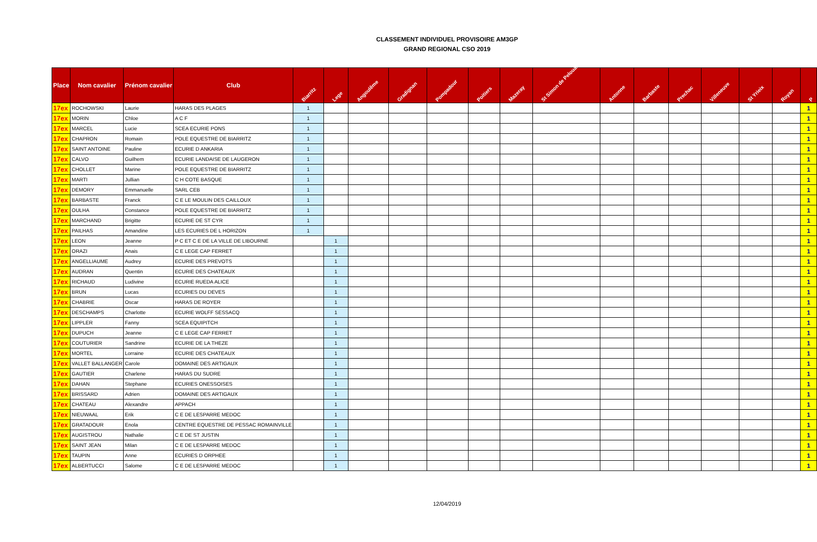CLASSEMENT INDIVIDUEL PROVISOIRE AM3GP
GRAND REGIONAL CSO 2019
| Place | Nom cavalier | Prénom cavalier | Club | Biarritz | Lege | Angoulême | Gradignan | Pompadour | Poitiers | Mazeray | St Simon de Pelouaille | Antonne | Barbaste | Prechac | Villeneuve | St Yrieix | Royan | P |
| --- | --- | --- | --- | --- | --- | --- | --- | --- | --- | --- | --- | --- | --- | --- | --- | --- | --- | --- |
| 17ex | ROCHOWSKI | Laurie | HARAS DES PLAGES | 1 | | | | | | | | | | | | | | 1 |
| 17ex | MORIN | Chloe | A C F | 1 | | | | | | | | | | | | | | 1 |
| 17ex | MARCEL | Lucie | SCEA ECURIE PONS | 1 | | | | | | | | | | | | | | 1 |
| 17ex | CHAPRON | Romain | POLE EQUESTRE DE BIARRITZ | 1 | | | | | | | | | | | | | | 1 |
| 17ex | SAINT ANTOINE | Pauline | ECURIE D ANKARIA | 1 | | | | | | | | | | | | | | 1 |
| 17ex | CALVO | Guilhem | ECURIE LANDAISE DE LAUGERON | 1 | | | | | | | | | | | | | | 1 |
| 17ex | CHOLLET | Marine | POLE EQUESTRE DE BIARRITZ | 1 | | | | | | | | | | | | | | 1 |
| 17ex | MARTI | Jullian | C H COTE BASQUE | 1 | | | | | | | | | | | | | | 1 |
| 17ex | DEMORY | Emmanuelle | SARL CEB | 1 | | | | | | | | | | | | | | 1 |
| 17ex | BARBASTE | Franck | C E LE MOULIN DES CAILLOUX | 1 | | | | | | | | | | | | | | 1 |
| 17ex | OULHA | Constance | POLE EQUESTRE DE BIARRITZ | 1 | | | | | | | | | | | | | | 1 |
| 17ex | MARCHAND | Brigitte | ECURIE DE ST CYR | 1 | | | | | | | | | | | | | | 1 |
| 17ex | PAILHAS | Amandine | LES ECURIES DE L HORIZON | 1 | | | | | | | | | | | | | | 1 |
| 17ex | LEON | Jeanne | P C ET C E DE LA VILLE DE LIBOURNE | | 1 | | | | | | | | | | | | | 1 |
| 17ex | ORAZI | Anais | C E LEGE CAP FERRET | | 1 | | | | | | | | | | | | | 1 |
| 17ex | ANGELLIAUME | Audrey | ECURIE DES PREVOTS | | 1 | | | | | | | | | | | | | 1 |
| 17ex | AUDRAN | Quentin | ECURIE DES CHATEAUX | | 1 | | | | | | | | | | | | | 1 |
| 17ex | RICHAUD | Ludivine | ECURIE RUEDA ALICE | | 1 | | | | | | | | | | | | | 1 |
| 17ex | BRUN | Lucas | ECURIES DU DEVES | | 1 | | | | | | | | | | | | | 1 |
| 17ex | CHABRIE | Oscar | HARAS DE ROYER | | 1 | | | | | | | | | | | | | 1 |
| 17ex | DESCHAMPS | Charlotte | ECURIE WOLFF SESSACQ | | 1 | | | | | | | | | | | | | 1 |
| 17ex | LIPPLER | Fanny | SCEA EQUIPITCH | | 1 | | | | | | | | | | | | | 1 |
| 17ex | DUPUCH | Jeanne | C E LEGE CAP FERRET | | 1 | | | | | | | | | | | | | 1 |
| 17ex | COUTURIER | Sandrine | ECURIE DE LA THEZE | | 1 | | | | | | | | | | | | | 1 |
| 17ex | MORTEL | Lorraine | ECURIE DES CHATEAUX | | 1 | | | | | | | | | | | | | 1 |
| 17ex | VALLET BALLANGER | Carole | DOMAINE DES ARTIGAUX | | 1 | | | | | | | | | | | | | 1 |
| 17ex | GAUTIER | Charlene | HARAS DU SUDRE | | 1 | | | | | | | | | | | | | 1 |
| 17ex | DAHAN | Stephane | ECURIES ONESSOISES | | 1 | | | | | | | | | | | | | 1 |
| 17ex | BRISSARD | Adrien | DOMAINE DES ARTIGAUX | | 1 | | | | | | | | | | | | | 1 |
| 17ex | CHATEAU | Alexandre | APPACH | | 1 | | | | | | | | | | | | | 1 |
| 17ex | NIEUWAAL | Erik | C E DE LESPARRE MEDOC | | 1 | | | | | | | | | | | | | 1 |
| 17ex | GRATADOUR | Enola | CENTRE EQUESTRE DE PESSAC ROMAINVILLE | | 1 | | | | | | | | | | | | | 1 |
| 17ex | AUGISTROU | Nathalie | C E DE ST JUSTIN | | 1 | | | | | | | | | | | | | 1 |
| 17ex | SAINT JEAN | Milan | C E DE LESPARRE MEDOC | | 1 | | | | | | | | | | | | | 1 |
| 17ex | TAUPIN | Anne | ECURIES D ORPHEE | | 1 | | | | | | | | | | | | | 1 |
| 17ex | ALBERTUCCI | Salome | C E DE LESPARRE MEDOC | | 1 | | | | | | | | | | | | | 1 |
12/04/2019